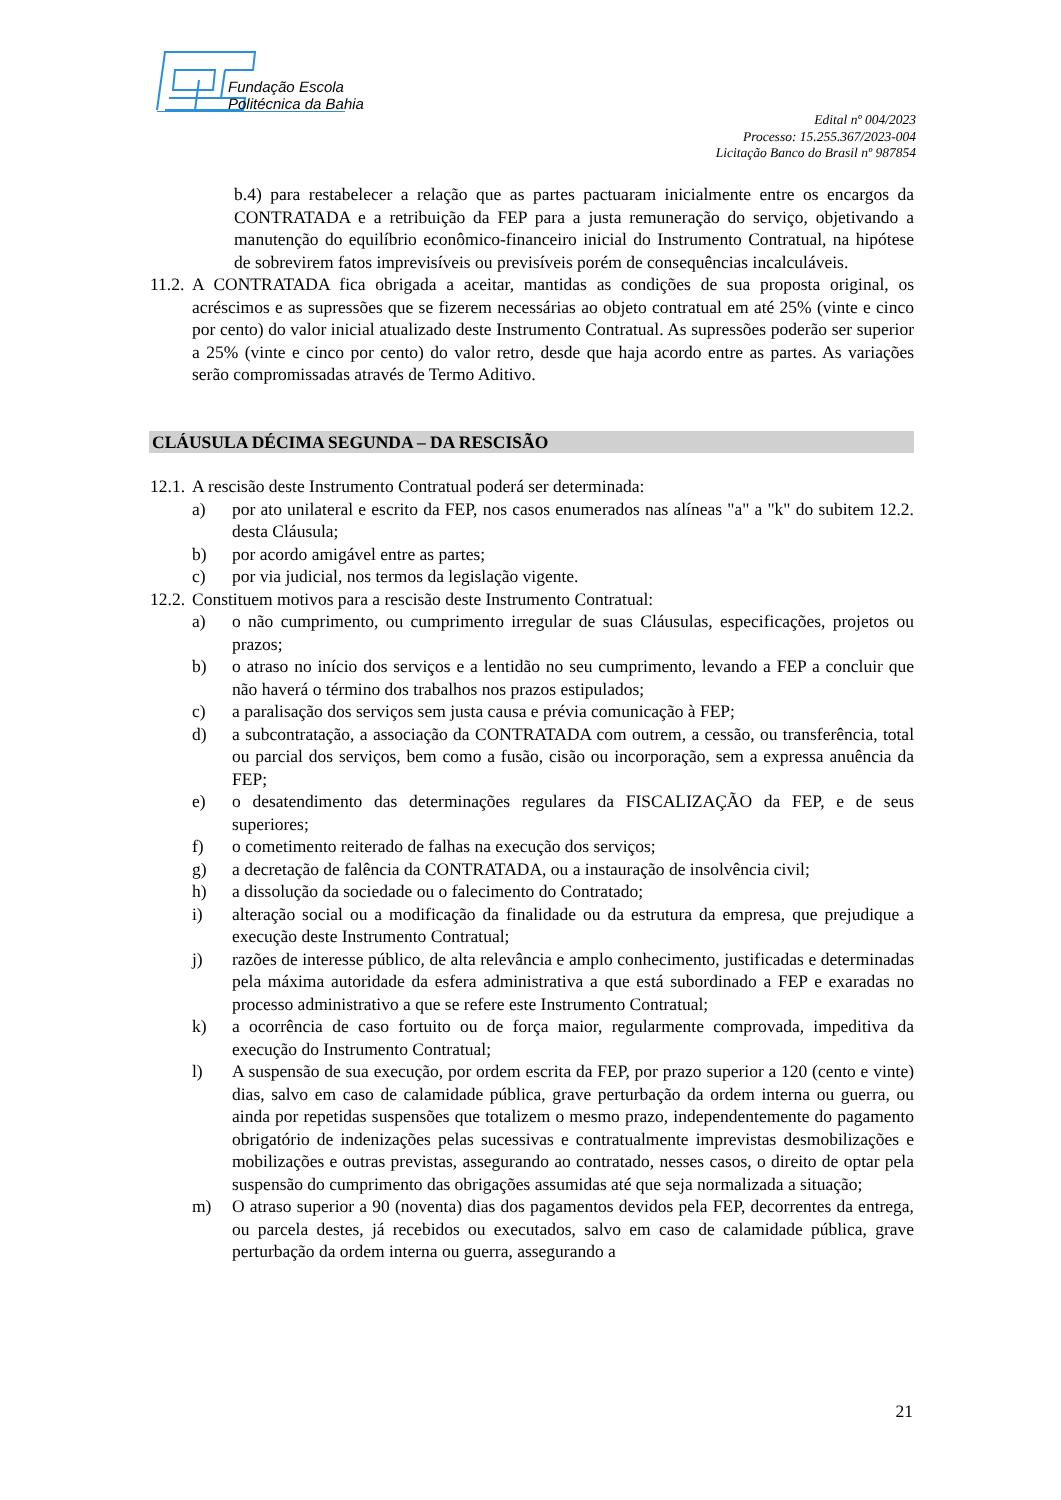Fundação Escola
Politécnica da Bahia
Edital nº 004/2023
Processo: 15.255.367/2023-004
Licitação Banco do Brasil nº 987854
b.4) para restabelecer a relação que as partes pactuaram inicialmente entre os encargos da CONTRATADA e a retribuição da FEP para a justa remuneração do serviço, objetivando a manutenção do equilíbrio econômico-financeiro inicial do Instrumento Contratual, na hipótese de sobrevirem fatos imprevisíveis ou previsíveis porém de consequências incalculáveis.
11.2. A CONTRATADA fica obrigada a aceitar, mantidas as condições de sua proposta original, os acréscimos e as supressões que se fizerem necessárias ao objeto contratual em até 25% (vinte e cinco por cento) do valor inicial atualizado deste Instrumento Contratual. As supressões poderão ser superior a 25% (vinte e cinco por cento) do valor retro, desde que haja acordo entre as partes. As variações serão compromissadas através de Termo Aditivo.
CLÁUSULA DÉCIMA SEGUNDA – DA RESCISÃO
12.1. A rescisão deste Instrumento Contratual poderá ser determinada:
a) por ato unilateral e escrito da FEP, nos casos enumerados nas alíneas "a" a "k" do subitem 12.2. desta Cláusula;
b) por acordo amigável entre as partes;
c) por via judicial, nos termos da legislação vigente.
12.2. Constituem motivos para a rescisão deste Instrumento Contratual:
a) o não cumprimento, ou cumprimento irregular de suas Cláusulas, especificações, projetos ou prazos;
b) o atraso no início dos serviços e a lentidão no seu cumprimento, levando a FEP a concluir que não haverá o término dos trabalhos nos prazos estipulados;
c) a paralisação dos serviços sem justa causa e prévia comunicação à FEP;
d) a subcontratação, a associação da CONTRATADA com outrem, a cessão, ou transferência, total ou parcial dos serviços, bem como a fusão, cisão ou incorporação, sem a expressa anuência da FEP;
e) o desatendimento das determinações regulares da FISCALIZAÇÃO da FEP, e de seus superiores;
f) o cometimento reiterado de falhas na execução dos serviços;
g) a decretação de falência da CONTRATADA, ou a instauração de insolvência civil;
h) a dissolução da sociedade ou o falecimento do Contratado;
i) alteração social ou a modificação da finalidade ou da estrutura da empresa, que prejudique a execução deste Instrumento Contratual;
j) razões de interesse público, de alta relevância e amplo conhecimento, justificadas e determinadas pela máxima autoridade da esfera administrativa a que está subordinado a FEP e exaradas no processo administrativo a que se refere este Instrumento Contratual;
k) a ocorrência de caso fortuito ou de força maior, regularmente comprovada, impeditiva da execução do Instrumento Contratual;
l) A suspensão de sua execução, por ordem escrita da FEP, por prazo superior a 120 (cento e vinte) dias, salvo em caso de calamidade pública, grave perturbação da ordem interna ou guerra, ou ainda por repetidas suspensões que totalizem o mesmo prazo, independentemente do pagamento obrigatório de indenizações pelas sucessivas e contratualmente imprevistas desmobilizações e mobilizações e outras previstas, assegurando ao contratado, nesses casos, o direito de optar pela suspensão do cumprimento das obrigações assumidas até que seja normalizada a situação;
m) O atraso superior a 90 (noventa) dias dos pagamentos devidos pela FEP, decorrentes da entrega, ou parcela destes, já recebidos ou executados, salvo em caso de calamidade pública, grave perturbação da ordem interna ou guerra, assegurando a
21